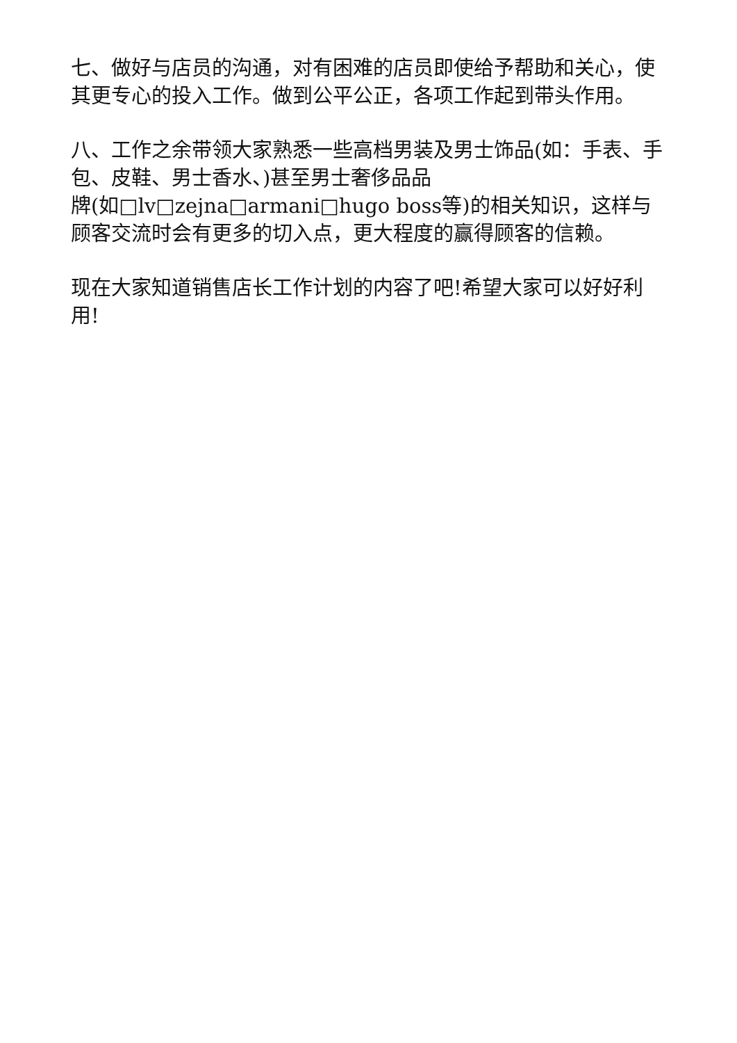七、做好与店员的沟通，对有困难的店员即使给予帮助和关心，使其更专心的投入工作。做到公平公正，各项工作起到带头作用。
八、工作之余带领大家熟悉一些高档男装及男士饰品(如：手表、手包、皮鞋、男士香水、)甚至男士奢侈品品
牌(如□lv□zejna□armani□hugo boss等)的相关知识，这样与顾客交流时会有更多的切入点，更大程度的赢得顾客的信赖。
现在大家知道销售店长工作计划的内容了吧!希望大家可以好好利用!